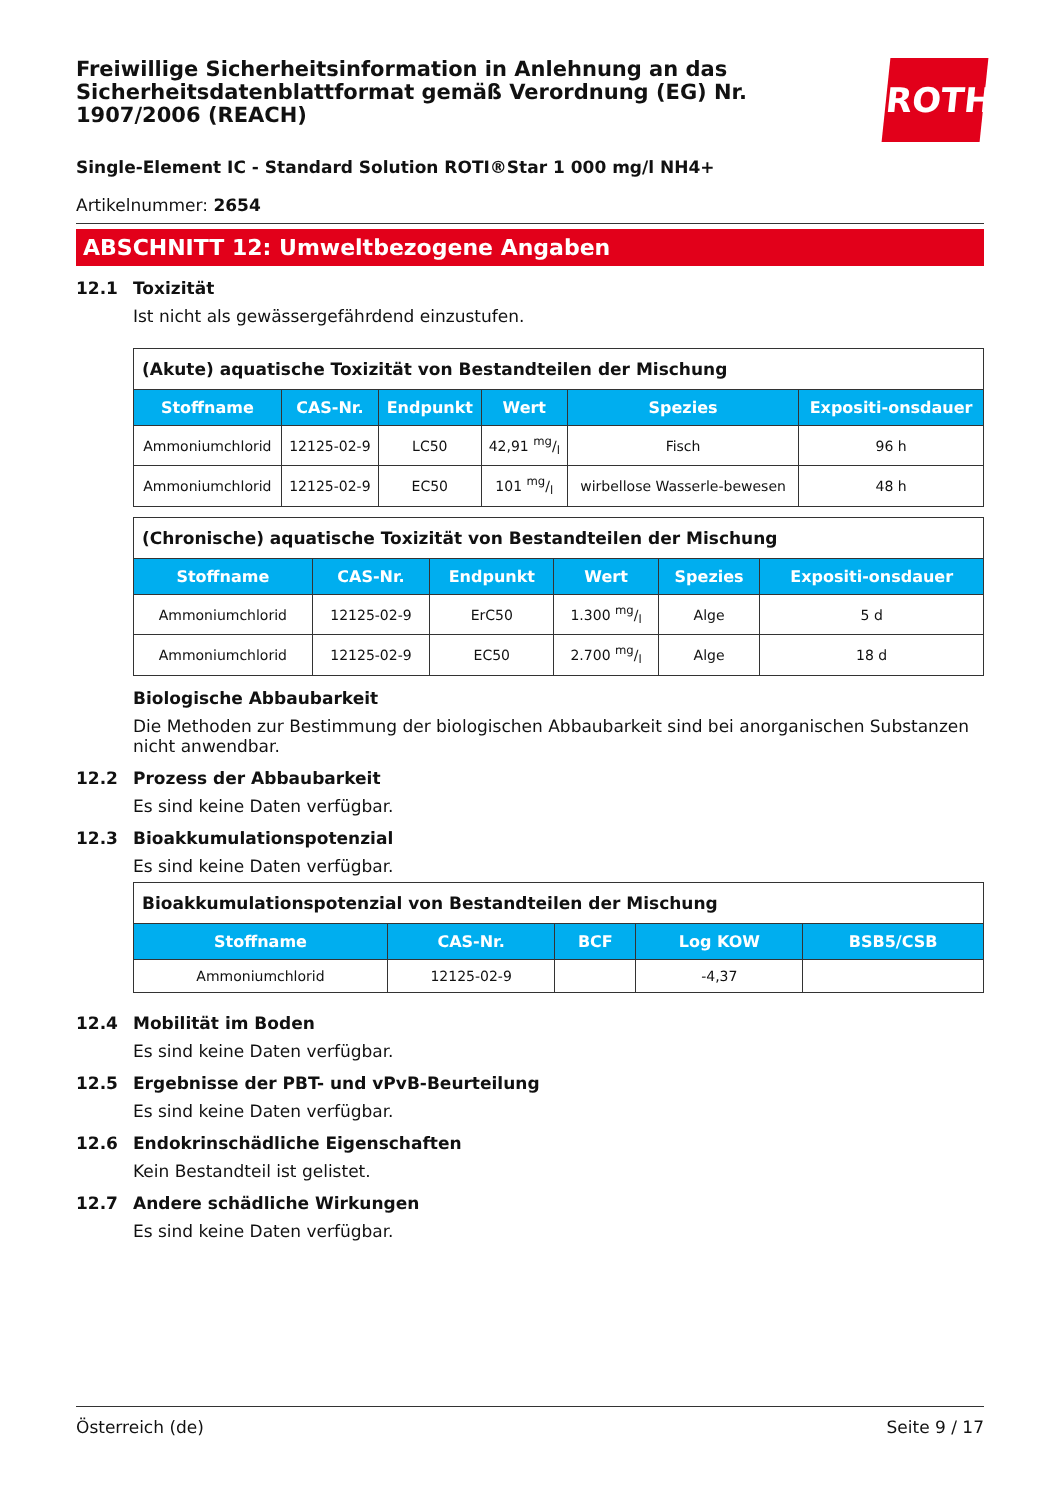ROTH
Freiwillige Sicherheitsinformation in Anlehnung an das Sicherheitsdatenblattformat gemäß Verordnung (EG) Nr. 1907/2006 (REACH)
Single-Element IC - Standard Solution ROTI®Star 1 000 mg/l NH4+
Artikelnummer: 2654
ABSCHNITT 12: Umweltbezogene Angaben
12.1 Toxizität
Ist nicht als gewässergefährdend einzustufen.
| (Akute) aquatische Toxizität von Bestandteilen der Mischung | | | | | |
| --- | --- | --- | --- | --- | --- |
| Stoffname | CAS-Nr. | Endpunkt | Wert | Spezies | Expositi-onsdauer |
| Ammoniumchlorid | 12125-02-9 | LC50 | 42,91 mg/l | Fisch | 96 h |
| Ammoniumchlorid | 12125-02-9 | EC50 | 101 mg/l | wirbellose Wasserle-bewesen | 48 h |
| (Chronische) aquatische Toxizität von Bestandteilen der Mischung | | | | | |
| --- | --- | --- | --- | --- | --- |
| Stoffname | CAS-Nr. | Endpunkt | Wert | Spezies | Expositi-onsdauer |
| Ammoniumchlorid | 12125-02-9 | ErC50 | 1.300 mg/l | Alge | 5 d |
| Ammoniumchlorid | 12125-02-9 | EC50 | 2.700 mg/l | Alge | 18 d |
Biologische Abbaubarkeit
Die Methoden zur Bestimmung der biologischen Abbaubarkeit sind bei anorganischen Substanzen nicht anwendbar.
12.2 Prozess der Abbaubarkeit
Es sind keine Daten verfügbar.
12.3 Bioakkumulationspotenzial
Es sind keine Daten verfügbar.
| Bioakkumulationspotenzial von Bestandteilen der Mischung | | | | |
| --- | --- | --- | --- | --- |
| Stoffname | CAS-Nr. | BCF | Log KOW | BSB5/CSB |
| Ammoniumchlorid | 12125-02-9 | | -4,37 | |
12.4 Mobilität im Boden
Es sind keine Daten verfügbar.
12.5 Ergebnisse der PBT- und vPvB-Beurteilung
Es sind keine Daten verfügbar.
12.6 Endokrinschädliche Eigenschaften
Kein Bestandteil ist gelistet.
12.7 Andere schädliche Wirkungen
Es sind keine Daten verfügbar.
Österreich (de) Seite 9 / 17